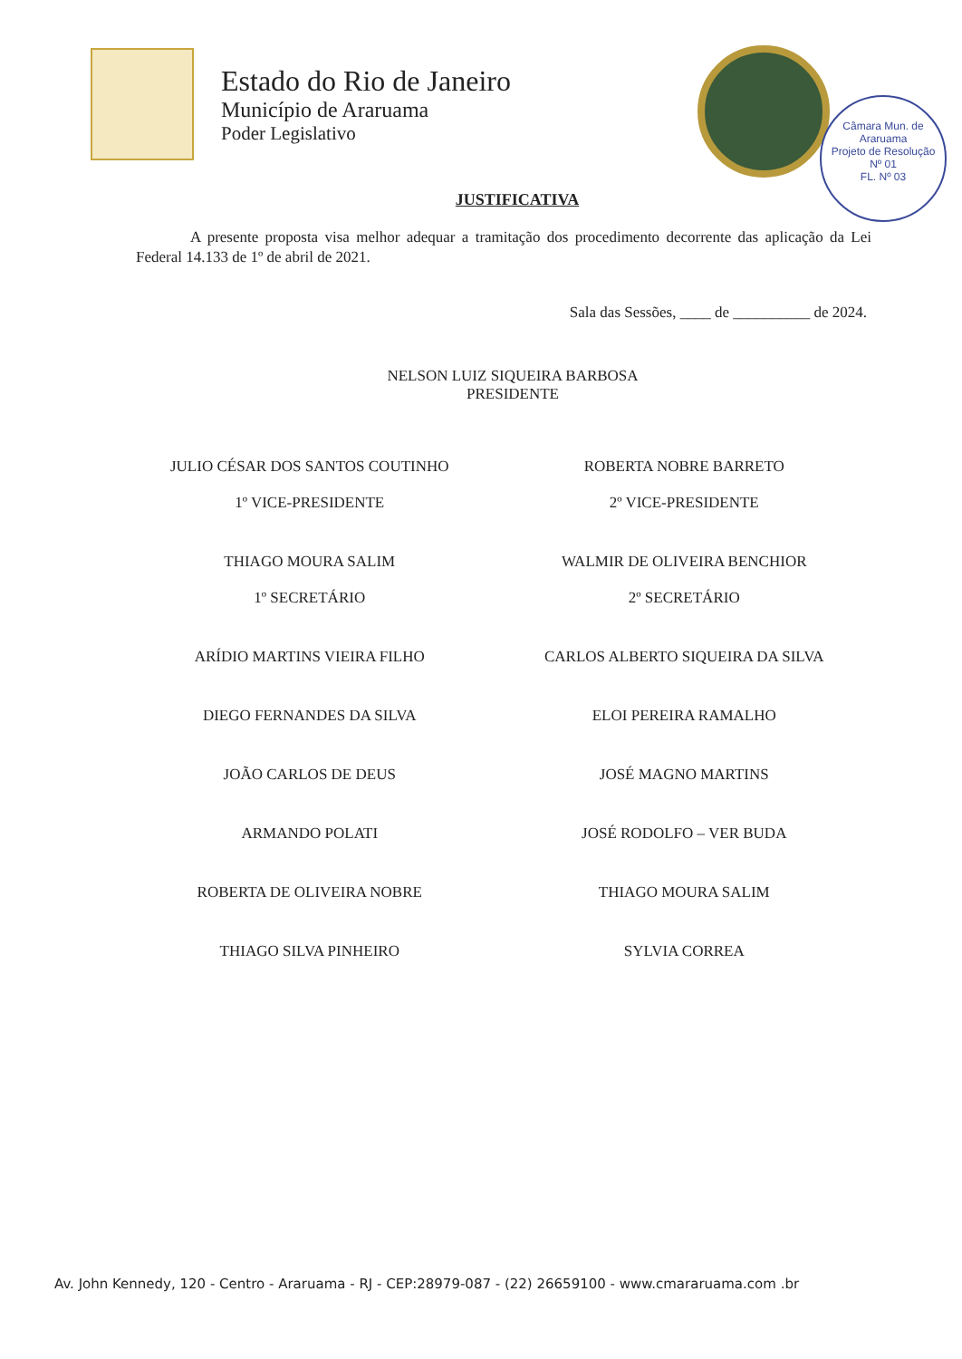Estado do Rio de Janeiro
Município de Araruama
Poder Legislativo
Câmara Mun. de Araruama
Projeto de Resolução
Nº 01
FL. Nº 03
JUSTIFICATIVA
A presente proposta visa melhor adequar a tramitação dos procedimento decorrente das aplicação da Lei Federal 14.133 de 1º de abril de 2021.
Sala das Sessões, ____ de __________ de 2024.
NELSON LUIZ SIQUEIRA BARBOSA
PRESIDENTE
JULIO CÉSAR DOS SANTOS COUTINHO
1º VICE-PRESIDENTE
ROBERTA NOBRE BARRETO
2º VICE-PRESIDENTE
THIAGO MOURA SALIM
1º SECRETÁRIO
WALMIR DE OLIVEIRA BENCHIOR
2º SECRETÁRIO
ARÍDIO MARTINS VIEIRA FILHO
CARLOS ALBERTO SIQUEIRA DA SILVA
DIEGO FERNANDES DA SILVA
ELOI PEREIRA RAMALHO
JOÃO CARLOS DE DEUS
JOSÉ MAGNO MARTINS
ARMANDO POLATI
JOSÉ RODOLFO – VER BUDA
ROBERTA DE OLIVEIRA NOBRE
THIAGO MOURA SALIM
THIAGO SILVA PINHEIRO
SYLVIA CORREA
Av. John Kennedy, 120 - Centro - Araruama - RJ - CEP:28979-087 - (22) 26659100 - www.cmararuama.com .br